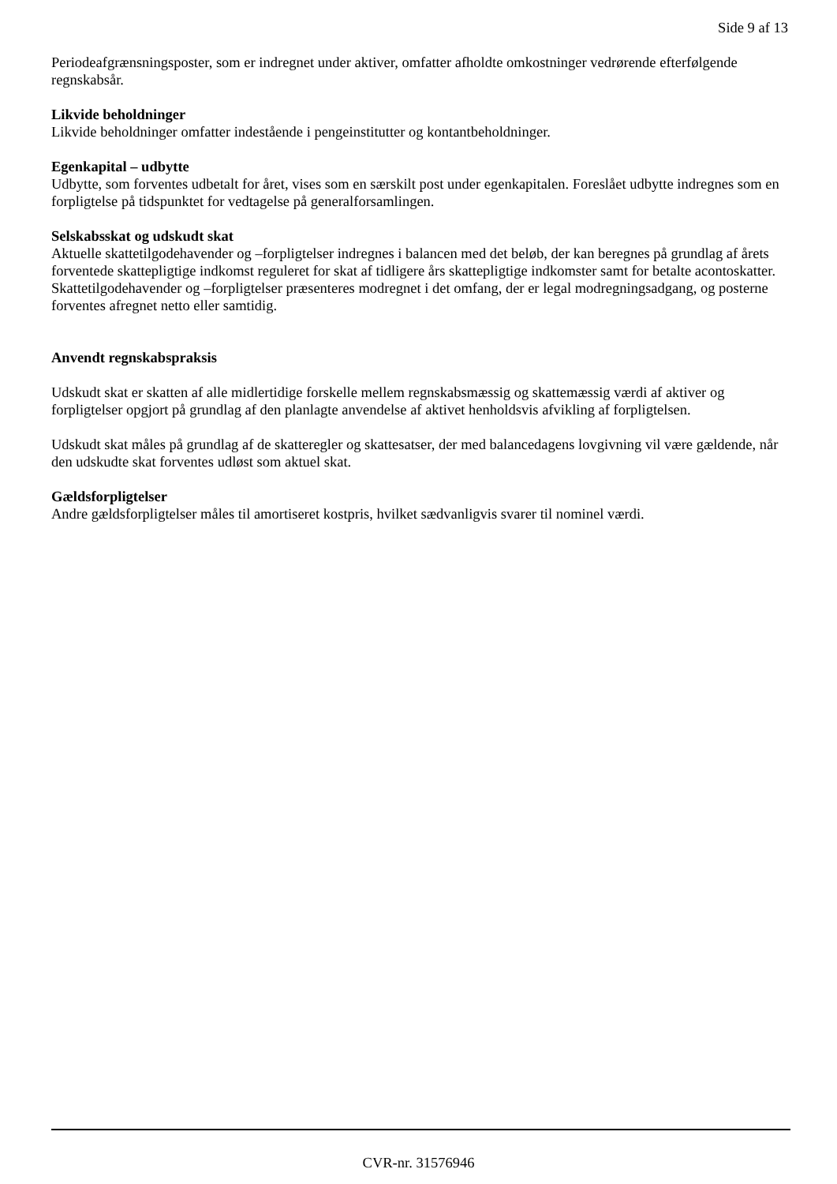Side 9 af 13
Periodeafgrænsningsposter, som er indregnet under aktiver, omfatter afholdte omkostninger vedrørende efterfølgende regnskabsår.
Likvide beholdninger
Likvide beholdninger omfatter indestående i pengeinstitutter og kontantbeholdninger.
Egenkapital – udbytte
Udbytte, som forventes udbetalt for året, vises som en særskilt post under egenkapitalen. Foreslået udbytte indregnes som en forpligtelse på tidspunktet for vedtagelse på generalforsamlingen.
Selskabsskat og udskudt skat
Aktuelle skattetilgodehavender og –forpligtelser indregnes i balancen med det beløb, der kan beregnes på grundlag af årets forventede skattepligtige indkomst reguleret for skat af tidligere års skattepligtige indkomster samt for betalte acontoskatter. Skattetilgodehavender og –forpligtelser præsenteres modregnet i det omfang, der er legal modregningsadgang, og posterne forventes afregnet netto eller samtidig.
Anvendt regnskabspraksis
Udskudt skat er skatten af alle midlertidige forskelle mellem regnskabsmæssig og skattemæssig værdi af aktiver og forpligtelser opgjort på grundlag af den planlagte anvendelse af aktivet henholdsvis afvikling af forpligtelsen.
Udskudt skat måles på grundlag af de skatteregler og skattesatser, der med balancedagens lovgivning vil være gældende, når den udskudte skat forventes udløst som aktuel skat.
Gældsforpligtelser
Andre gældsforpligtelser måles til amortiseret kostpris, hvilket sædvanligvis svarer til nominel værdi.
CVR-nr. 31576946